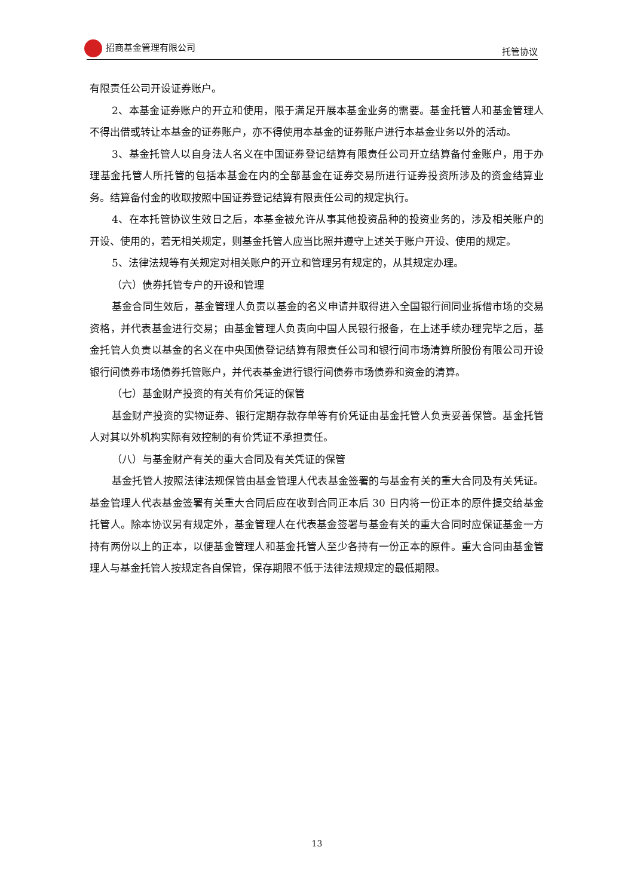招商基金管理有限公司 托管协议
有限责任公司开设证券账户。
2、本基金证券账户的开立和使用，限于满足开展本基金业务的需要。基金托管人和基金管理人不得出借或转让本基金的证券账户，亦不得使用本基金的证券账户进行本基金业务以外的活动。
3、基金托管人以自身法人名义在中国证券登记结算有限责任公司开立结算备付金账户，用于办理基金托管人所托管的包括本基金在内的全部基金在证券交易所进行证券投资所涉及的资金结算业务。结算备付金的收取按照中国证券登记结算有限责任公司的规定执行。
4、在本托管协议生效日之后，本基金被允许从事其他投资品种的投资业务的，涉及相关账户的开设、使用的，若无相关规定，则基金托管人应当比照并遵守上述关于账户开设、使用的规定。
5、法律法规等有关规定对相关账户的开立和管理另有规定的，从其规定办理。
（六）债券托管专户的开设和管理
基金合同生效后，基金管理人负责以基金的名义申请并取得进入全国银行间同业拆借市场的交易资格，并代表基金进行交易；由基金管理人负责向中国人民银行报备，在上述手续办理完毕之后，基金托管人负责以基金的名义在中央国债登记结算有限责任公司和银行间市场清算所股份有限公司开设银行间债券市场债券托管账户，并代表基金进行银行间债券市场债券和资金的清算。
（七）基金财产投资的有关有价凭证的保管
基金财产投资的实物证券、银行定期存款存单等有价凭证由基金托管人负责妥善保管。基金托管人对其以外机构实际有效控制的有价凭证不承担责任。
（八）与基金财产有关的重大合同及有关凭证的保管
基金托管人按照法律法规保管由基金管理人代表基金签署的与基金有关的重大合同及有关凭证。基金管理人代表基金签署有关重大合同后应在收到合同正本后 30 日内将一份正本的原件提交给基金托管人。除本协议另有规定外，基金管理人在代表基金签署与基金有关的重大合同时应保证基金一方持有两份以上的正本，以便基金管理人和基金托管人至少各持有一份正本的原件。重大合同由基金管理人与基金托管人按规定各自保管，保存期限不低于法律法规规定的最低期限。
13